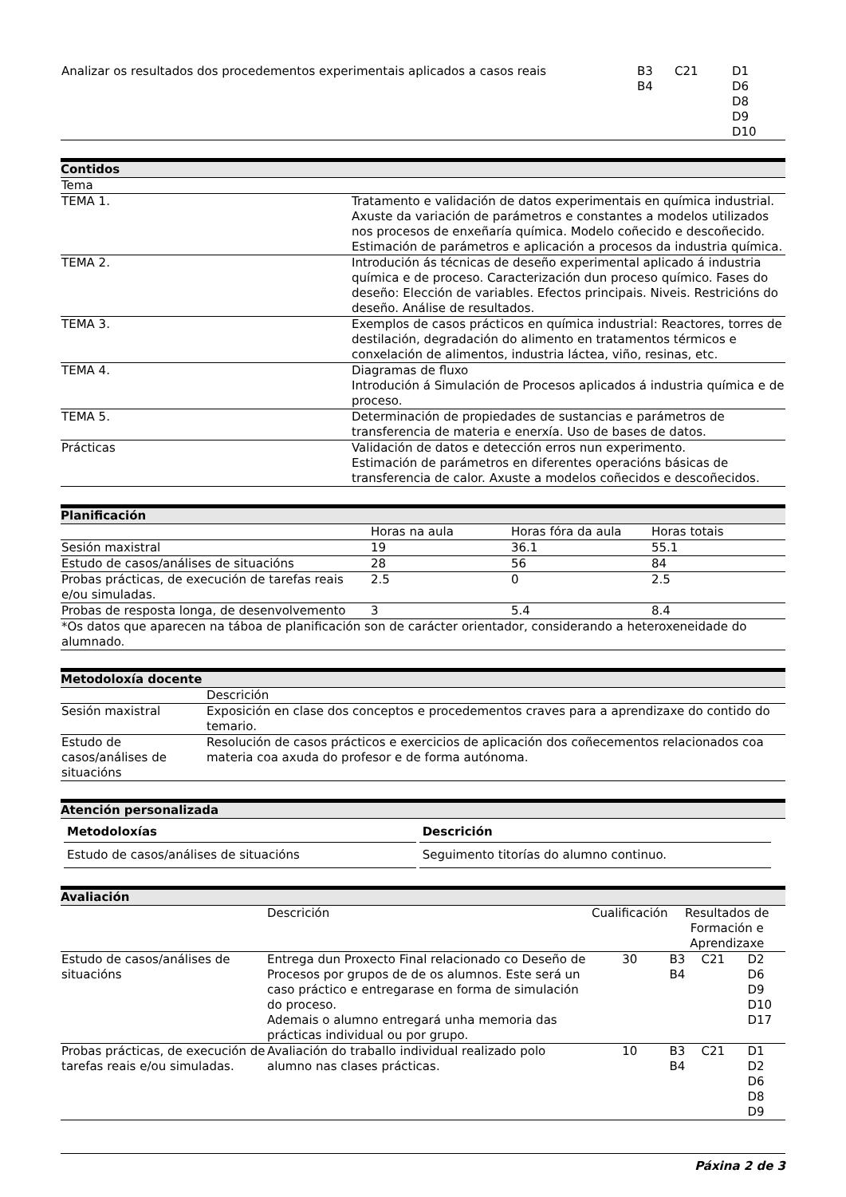| Analizar os resultados dos procedementos experimentais aplicados a casos reais | B3 B4 | C21 | D1 D6 D8 D9 D10 |
Contidos
| Tema | |
| TEMA 1. | Tratamento e validación de datos experimentais en química industrial. Axuste da variación de parámetros e constantes a modelos utilizados nos procesos de enxeñaría química. Modelo coñecido e descoñecido. Estimación de parámetros e aplicación a procesos da industria química. |
| TEMA 2. | Introdución ás técnicas de deseño experimental aplicado á industria química e de proceso. Caracterización dun proceso químico. Fases do deseño: Elección de variables. Efectos principais. Niveis. Restricións do deseño. Análise de resultados. |
| TEMA 3. | Exemplos de casos prácticos en química industrial: Reactores, torres de destilación, degradación do alimento en tratamentos térmicos e conxelación de alimentos, industria láctea, viño, resinas, etc. |
| TEMA 4. | Diagramas de fluxo Introdución á Simulación de Procesos aplicados á industria química e de proceso. |
| TEMA 5. | Determinación de propiedades de sustancias e parámetros de transferencia de materia e enerxía. Uso de bases de datos. |
| Prácticas | Validación de datos e detección erros nun experimento. Estimación de parámetros en diferentes operacións básicas de transferencia de calor. Axuste a modelos coñecidos e descoñecidos. |
Planificación
| | Horas na aula | Horas fóra da aula | Horas totais |
| Sesión maxistral | 19 | 36.1 | 55.1 |
| Estudo de casos/análises de situacións | 28 | 56 | 84 |
| Probas prácticas, de execución de tarefas reais e/ou simuladas. | 2.5 | 0 | 2.5 |
| Probas de resposta longa, de desenvolvemento | 3 | 5.4 | 8.4 |
| *Os datos que aparecen na táboa de planificación son de carácter orientador, considerando a heteroxeneidade do alumnado. | | | |
Metodoloxía docente
| | Descrición |
| Sesión maxistral | Exposición en clase dos conceptos e procedementos craves para a aprendizaxe do contido do temario. |
| Estudo de casos/análises de situacións | Resolución de casos prácticos e exercicios de aplicación dos coñecementos relacionados coa materia coa axuda do profesor e de forma autónoma. |
Atención personalizada
| Metodoloxías | Descrición |
| --- | --- |
| Estudo de casos/análises de situacións | Seguimento titorías do alumno continuo. |
Avaliación
| | Descrición | Cualificación | Resultados de Formación e Aprendizaxe | | |
| Estudo de casos/análises de situacións | Entrega dun Proxecto Final relacionado co Deseño de Procesos por grupos de de os alumnos. Este será un caso práctico e entregarase en forma de simulación do proceso. Ademais o alumno entregará unha memoria das prácticas individual ou por grupo. | 30 | B3 B4 | C21 | D2 D6 D9 D10 D17 |
| Probas prácticas, de execución de tarefas reais e/ou simuladas. | Avaliación do traballo individual realizado polo alumno nas clases prácticas. | 10 | B3 B4 | C21 | D1 D2 D6 D8 D9 |
Páxina 2 de 3